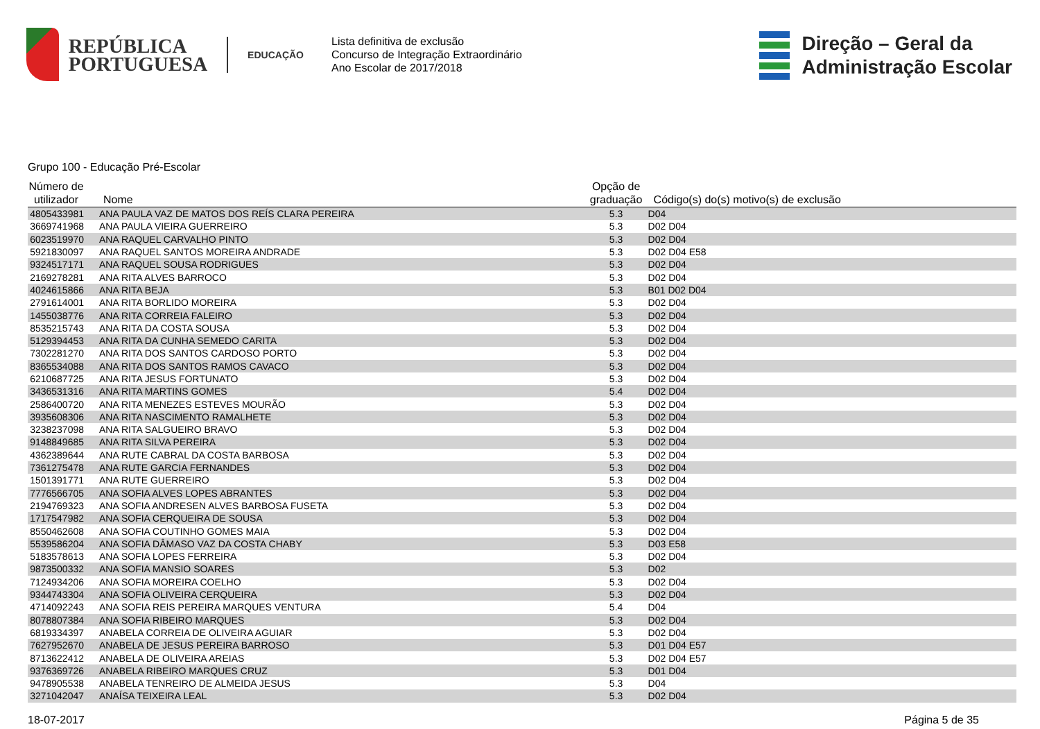REPÚBLICA
PORTUGUESA
EDUCAÇÃO
Lista definitiva de exclusão
Concurso de Integração Extraordinário
Ano Escolar de 2017/2018
Direção – Geral da
Administração Escolar
Grupo 100 - Educação Pré-Escolar
| Número de utilizador | Nome | Opção de graduação | Código(s) do(s) motivo(s) de exclusão |
| --- | --- | --- | --- |
| 4805433981 | ANA PAULA VAZ DE MATOS DOS REÍS CLARA PEREIRA | 5.3 | D04 |
| 3669741968 | ANA PAULA VIEIRA GUERREIRO | 5.3 | D02 D04 |
| 6023519970 | ANA RAQUEL CARVALHO PINTO | 5.3 | D02 D04 |
| 5921830097 | ANA RAQUEL SANTOS MOREIRA ANDRADE | 5.3 | D02 D04 E58 |
| 9324517171 | ANA RAQUEL SOUSA RODRIGUES | 5.3 | D02 D04 |
| 2169278281 | ANA RITA ALVES BARROCO | 5.3 | D02 D04 |
| 4024615866 | ANA RITA BEJA | 5.3 | B01 D02 D04 |
| 2791614001 | ANA RITA BORLIDO MOREIRA | 5.3 | D02 D04 |
| 1455038776 | ANA RITA CORREIA FALEIRO | 5.3 | D02 D04 |
| 8535215743 | ANA RITA DA COSTA SOUSA | 5.3 | D02 D04 |
| 5129394453 | ANA RITA DA CUNHA SEMEDO CARITA | 5.3 | D02 D04 |
| 7302281270 | ANA RITA DOS SANTOS CARDOSO PORTO | 5.3 | D02 D04 |
| 8365534088 | ANA RITA DOS SANTOS RAMOS CAVACO | 5.3 | D02 D04 |
| 6210687725 | ANA RITA JESUS FORTUNATO | 5.3 | D02 D04 |
| 3436531316 | ANA RITA MARTINS GOMES | 5.4 | D02 D04 |
| 2586400720 | ANA RITA MENEZES ESTEVES MOURÃO | 5.3 | D02 D04 |
| 3935608306 | ANA RITA NASCIMENTO RAMALHETE | 5.3 | D02 D04 |
| 3238237098 | ANA RITA SALGUEIRO BRAVO | 5.3 | D02 D04 |
| 9148849685 | ANA RITA SILVA PEREIRA | 5.3 | D02 D04 |
| 4362389644 | ANA RUTE CABRAL DA COSTA BARBOSA | 5.3 | D02 D04 |
| 7361275478 | ANA RUTE GARCIA FERNANDES | 5.3 | D02 D04 |
| 1501391771 | ANA RUTE GUERREIRO | 5.3 | D02 D04 |
| 7776566705 | ANA SOFIA ALVES LOPES ABRANTES | 5.3 | D02 D04 |
| 2194769323 | ANA SOFIA ANDRESEN ALVES BARBOSA FUSETA | 5.3 | D02 D04 |
| 1717547982 | ANA SOFIA CERQUEIRA DE SOUSA | 5.3 | D02 D04 |
| 8550462608 | ANA SOFIA COUTINHO GOMES MAIA | 5.3 | D02 D04 |
| 5539586204 | ANA SOFIA DÂMASO VAZ DA COSTA CHABY | 5.3 | D03 E58 |
| 5183578613 | ANA SOFIA LOPES FERREIRA | 5.3 | D02 D04 |
| 9873500332 | ANA SOFIA MANSIO SOARES | 5.3 | D02 |
| 7124934206 | ANA SOFIA MOREIRA COELHO | 5.3 | D02 D04 |
| 9344743304 | ANA SOFIA OLIVEIRA CERQUEIRA | 5.3 | D02 D04 |
| 4714092243 | ANA SOFIA REIS PEREIRA MARQUES VENTURA | 5.4 | D04 |
| 8078807384 | ANA SOFIA RIBEIRO MARQUES | 5.3 | D02 D04 |
| 6819334397 | ANABELA CORREIA DE OLIVEIRA AGUIAR | 5.3 | D02 D04 |
| 7627952670 | ANABELA DE JESUS PEREIRA BARROSO | 5.3 | D01 D04 E57 |
| 8713622412 | ANABELA DE OLIVEIRA AREIAS | 5.3 | D02 D04 E57 |
| 9376369726 | ANABELA RIBEIRO MARQUES CRUZ | 5.3 | D01 D04 |
| 9478905538 | ANABELA TENREIRO DE ALMEIDA JESUS | 5.3 | D04 |
| 3271042047 | ANAÍSA TEIXEIRA LEAL | 5.3 | D02 D04 |
18-07-2017 Página 5 de 35